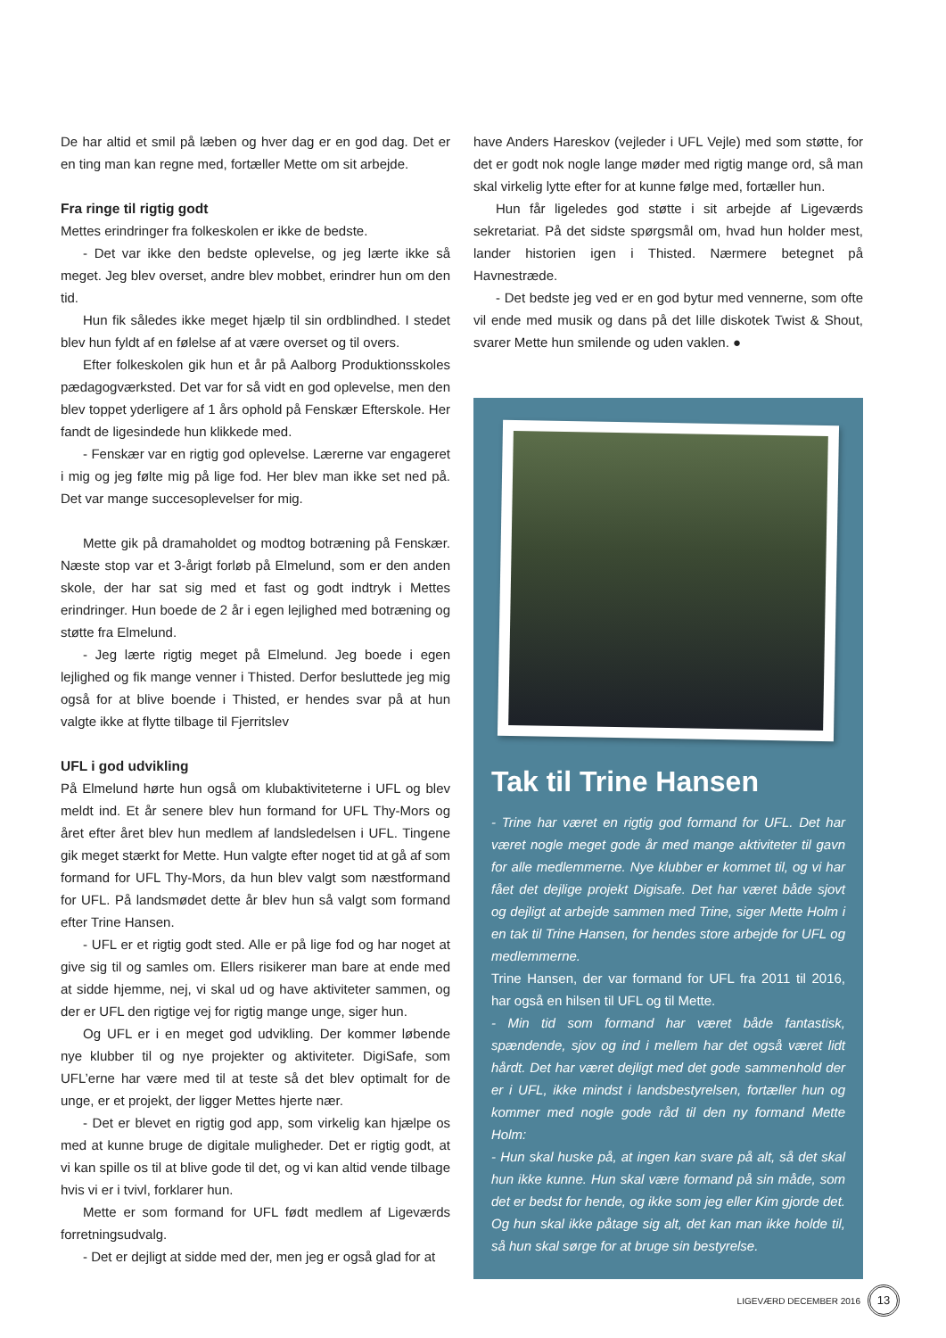De har altid et smil på læben og hver dag er en god dag. Det er en ting man kan regne med, fortæller Mette om sit arbejde.
Fra ringe til rigtig godt
Mettes erindringer fra folkeskolen er ikke de bedste.
- Det var ikke den bedste oplevelse, og jeg lærte ikke så meget. Jeg blev overset, andre blev mobbet, erindrer hun om den tid.
Hun fik således ikke meget hjælp til sin ordblindhed. I stedet blev hun fyldt af en følelse af at være overset og til overs.
Efter folkeskolen gik hun et år på Aalborg Produktionsskoles pædagogværksted. Det var for så vidt en god oplevelse, men den blev toppet yderligere af 1 års ophold på Fenskær Efterskole. Her fandt de ligesindede hun klikkede med.
- Fenskær var en rigtig god oplevelse. Lærerne var engageret i mig og jeg følte mig på lige fod. Her blev man ikke set ned på. Det var mange succesoplevelser for mig.
Mette gik på dramaholdet og modtog botræning på Fenskær. Næste stop var et 3-årigt forløb på Elmelund, som er den anden skole, der har sat sig med et fast og godt indtryk i Mettes erindringer. Hun boede de 2 år i egen lejlighed med botræning og støtte fra Elmelund.
- Jeg lærte rigtig meget på Elmelund. Jeg boede i egen lejlighed og fik mange venner i Thisted. Derfor besluttede jeg mig også for at blive boende i Thisted, er hendes svar på at hun valgte ikke at flytte tilbage til Fjerritslev
UFL i god udvikling
På Elmelund hørte hun også om klubaktiviteterne i UFL og blev meldt ind. Et år senere blev hun formand for UFL Thy-Mors og året efter året blev hun medlem af landsledelsen i UFL. Tingene gik meget stærkt for Mette. Hun valgte efter noget tid at gå af som formand for UFL Thy-Mors, da hun blev valgt som næstformand for UFL. På landsmødet dette år blev hun så valgt som formand efter Trine Hansen.
- UFL er et rigtig godt sted. Alle er på lige fod og har noget at give sig til og samles om. Ellers risikerer man bare at ende med at sidde hjemme, nej, vi skal ud og have aktiviteter sammen, og der er UFL den rigtige vej for rigtig mange unge, siger hun.
Og UFL er i en meget god udvikling. Der kommer løbende nye klubber til og nye projekter og aktiviteter. DigiSafe, som UFL’erne har være med til at teste så det blev optimalt for de unge, er et projekt, der ligger Mettes hjerte nær.
- Det er blevet en rigtig god app, som virkelig kan hjælpe os med at kunne bruge de digitale muligheder. Det er rigtig godt, at vi kan spille os til at blive gode til det, og vi kan altid vende tilbage hvis vi er i tvivl, forklarer hun.
Mette er som formand for UFL født medlem af Ligeværds forretningsudvalg.
- Det er dejligt at sidde med der, men jeg er også glad for at
have Anders Hareskov (vejleder i UFL Vejle) med som støtte, for det er godt nok nogle lange møder med rigtig mange ord, så man skal virkelig lytte efter for at kunne følge med, fortæller hun.
Hun får ligeledes god støtte i sit arbejde af Ligeværds sekretariat. På det sidste spørgsmål om, hvad hun holder mest, lander historien igen i Thisted. Nærmere betegnet på Havnestræde.
- Det bedste jeg ved er en god bytur med vennerne, som ofte vil ende med musik og dans på det lille diskotek Twist & Shout, svarer Mette hun smilende og uden vaklen. ●
Tak til Trine Hansen
- Trine har været en rigtig god formand for UFL. Det har været nogle meget gode år med mange aktiviteter til gavn for alle medlemmerne. Nye klubber er kommet til, og vi har fået det dejlige projekt Digisafe. Det har været både sjovt og dejligt at arbejde sammen med Trine, siger Mette Holm i en tak til Trine Hansen, for hendes store arbejde for UFL og medlemmerne.
Trine Hansen, der var formand for UFL fra 2011 til 2016, har også en hilsen til UFL og til Mette.
- Min tid som formand har været både fantastisk, spændende, sjov og ind i mellem har det også været lidt hårdt. Det har været dejligt med det gode sammenhold der er i UFL, ikke mindst i landsbestyrelsen, fortæller hun og kommer med nogle gode råd til den ny formand Mette Holm:
- Hun skal huske på, at ingen kan svare på alt, så det skal hun ikke kunne. Hun skal være formand på sin måde, som det er bedst for hende, og ikke som jeg eller Kim gjorde det. Og hun skal ikke påtage sig alt, det kan man ikke holde til, så hun skal sørge for at bruge sin bestyrelse.
LIGEVÆRD DECEMBER 2016 13